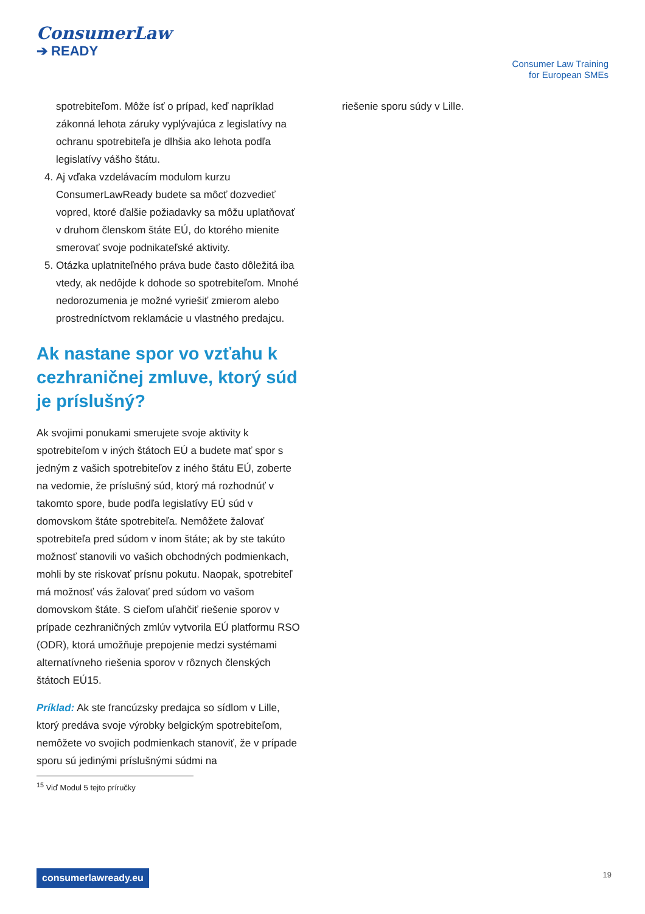ConsumerLaw
➔ READY
Consumer Law Training
for European SMEs
spotrebiteľom. Môže ísť o prípad, keď napríklad zákonná lehota záruky vyplývajúca z legislatívy na ochranu spotrebiteľa je dlhšia ako lehota podľa legislatívy vášho štátu.
4. Aj vďaka vzdelávacím modulom kurzu ConsumerLawReady budete sa môcť dozvedieť vopred, ktoré ďalšie požiadavky sa môžu uplatňovať v druhom členskom štáte EÚ, do ktorého mienite smerovať svoje podnikateľské aktivity.
5. Otázka uplatniteľného práva bude často dôležitá iba vtedy, ak nedôjde k dohode so spotrebiteľom. Mnohé nedorozumenia je možné vyriešiť zmierom alebo prostredníctvom reklamácie u vlastného predajcu.
Ak nastane spor vo vzťahu k cezhraničnej zmluve, ktorý súd je príslušný?
Ak svojimi ponukami smerujete svoje aktivity k spotrebiteľom v iných štátoch EÚ a budete mať spor s jedným z vašich spotrebiteľov z iného štátu EÚ, zoberte na vedomie, že príslušný súd, ktorý má rozhodnúť v takomto spore, bude podľa legislatívy EÚ súd v domovskom štáte spotrebiteľa. Nemôžete žalovať spotrebiteľa pred súdom v inom štáte; ak by ste takúto možnosť stanovili vo vašich obchodných podmienkach, mohli by ste riskovať prísnu pokutu. Naopak, spotrebiteľ má možnosť vás žalovať pred súdom vo vašom domovskom štáte. S cieľom uľahčiť riešenie sporov v prípade cezhraničných zmlúv vytvorila EÚ platformu RSO (ODR), ktorá umožňuje prepojenie medzi systémami alternatívneho riešenia sporov v rôznych členských štátoch EÚ15.
Príklad: Ak ste francúzsky predajca so sídlom v Lille, ktorý predáva svoje výrobky belgickým spotrebiteľom, nemôžete vo svojich podmienkach stanoviť, že v prípade sporu sú jedinými príslušnými súdmi na
<sup>15</sup> Viď Modul 5 tejto príručky
riešenie sporu súdy v Lille.
consumerlawready.eu 19